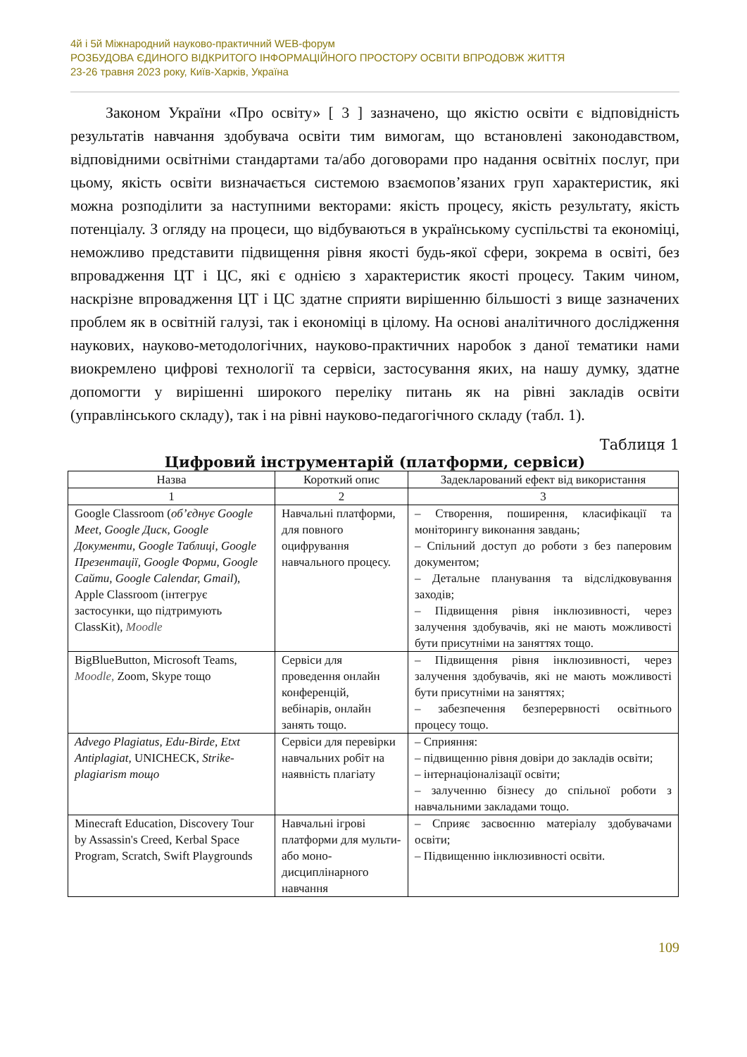4й і 5й Міжнародний науково-практичний WEB-форум
РОЗБУДОВА ЄДИНОГО ВІДКРИТОГО ІНФОРМАЦІЙНОГО ПРОСТОРУ ОСВІТИ ВПРОДОВЖ ЖИТТЯ
23-26 травня 2023 року, Київ-Харків, Україна
Законом України «Про освіту» [ 3 ] зазначено, що якістю освіти є відповідність результатів навчання здобувача освіти тим вимогам, що встановлені законодавством, відповідними освітніми стандартами та/або договорами про надання освітніх послуг, при цьому, якість освіти визначається системою взаємопов’язаних груп характеристик, які можна розподілити за наступними векторами: якість процесу, якість результату, якість потенціалу. З огляду на процеси, що відбуваються в українському суспільстві та економіці, неможливо представити підвищення рівня якості будь-якої сфери, зокрема в освіті, без впровадження ЦТ і ЦС, які є однією з характеристик якості процесу. Таким чином, наскрізне впровадження ЦТ і ЦС здатне сприяти вирішенню більшості з вище зазначених проблем як в освітній галузі, так і економіці в цілому. На основі аналітичного дослідження наукових, науково-методологічних, науково-практичних наробок з даної тематики нами виокремлено цифрові технології та сервіси, застосування яких, на нашу думку, здатне допомогти у вирішенні широкого переліку питань як на рівні закладів освіти (управлінського складу), так і на рівні науково-педагогічного складу (табл. 1).
Таблиця 1
Цифровий інструментарій (платформи, сервіси)
| Назва | Короткий опис | Задекларований ефект від використання |
| --- | --- | --- |
| 1 | 2 | 3 |
| Google Classroom ( об’єднує Google Meet, Google Диск, Google Документи, Google Таблиці, Google Презентації, Google Форми, Google Сайти, Google Calendar, Gmail ), Apple Classroom (інтегрує застосунки, що підтримують ClassKit), Moodle | Навчальні платформи, для повного оцифрування навчального процесу. | – Створення, поширення, класифікації та моніторингу виконання завдань; – Спільний доступ до роботи з без паперовим документом; – Детальне планування та відслідковування заходів; – Підвищення рівня інклюзивності, через залучення здобувачів, які не мають можливості бути присутніми на заняттях тощо. |
| BigBlueButton, Microsoft Teams, Moodle, Zoom, Skype тощо | Сервіси для проведення онлайн конференцій, вебінарів, онлайн занять тощо. | – Підвищення рівня інклюзивності, через залучення здобувачів, які не мають можливості бути присутніми на заняттях; – забезпечення безперервності освітнього процесу тощо. |
| Advego Plagiatus, Edu-Birde, Etxt Antiplagiat, UNICHECK, Strike-plagiarism тощо | Сервіси для перевірки навчальних робіт на наявність плагіату | – Сприяння: – підвищенню рівня довіри до закладів освіти; – інтернаціоналізації освіти; – залученню бізнесу до спільної роботи з навчальними закладами тощо. |
| Minecraft Education, Discovery Tour by Assassin's Creed, Kerbal Space Program, Scratch, Swift Playgrounds | Навчальні ігрові платформи для мульти- або моно-дисциплінарного навчання | – Сприяє засвоєнню матеріалу здобувачами освіти; – Підвищенню інклюзивності освіти. |
109